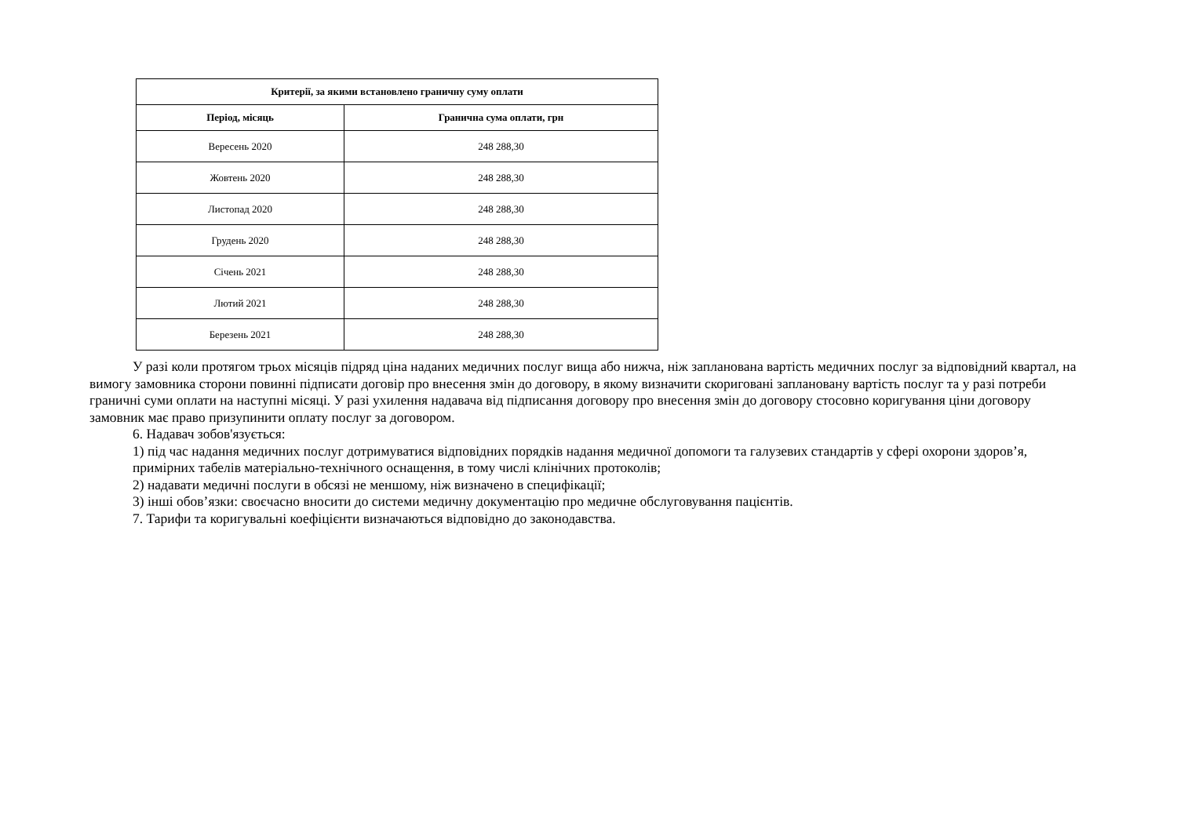| Критерії, за якими встановлено граничну суму оплати | |
| --- | --- |
| Період, місяць | Гранична сума оплати, грн |
| Вересень 2020 | 248 288,30 |
| Жовтень 2020 | 248 288,30 |
| Листопад 2020 | 248 288,30 |
| Грудень 2020 | 248 288,30 |
| Січень 2021 | 248 288,30 |
| Лютий 2021 | 248 288,30 |
| Березень 2021 | 248 288,30 |
У разі коли протягом трьох місяців підряд ціна наданих медичних послуг вища або нижча, ніж запланована вартість медичних послуг за відповідний квартал, на вимогу замовника сторони повинні підписати договір про внесення змін до договору, в якому визначити скориговані заплановану вартість послуг та у разі потреби граничні суми оплати на наступні місяці. У разі ухилення надавача від підписання договору про внесення змін до договору стосовно коригування ціни договору замовник має право призупинити оплату послуг за договором.
6. Надавач зобов'язується:
1) під час надання медичних послуг дотримуватися відповідних порядків надання медичної допомоги та галузевих стандартів у сфері охорони здоров’я, примірних табелів матеріально-технічного оснащення, в тому числі клінічних протоколів;
2) надавати медичні послуги в обсязі не меншому, ніж визначено в специфікації;
3) інші обов’язки: своєчасно вносити до системи медичну документацію про медичне обслуговування пацієнтів.
7. Тарифи та коригувальні коефіцієнти визначаються відповідно до законодавства.